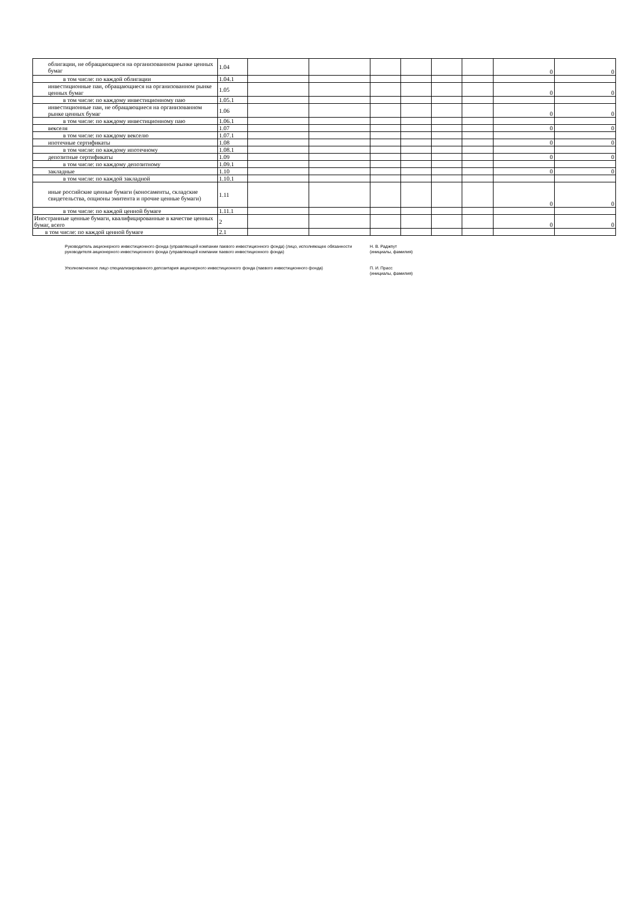| облигации, не обращающиеся на организованном рынке ценных бумаг | 1.04 | | | | | | | 0 | 0 |
| в том числе: по каждой облигации | 1.04.1 | | | | | | | | |
| инвестиционные паи, обращающиеся на организованном рынке ценных бумаг | 1.05 | | | | | | | 0 | 0 |
| в том числе: по каждому инвестиционному паю | 1.05.1 | | | | | | | | |
| инвестиционные паи, не обращающиеся на организованном рынке ценных бумаг | 1.06 | | | | | | | 0 | 0 |
| в том числе: по каждому инвестиционному паю | 1.06.1 | | | | | | | | |
| векселя | 1.07 | | | | | | | 0 | 0 |
| в том числе: по каждому векселю | 1.07.1 | | | | | | | | |
| ипотечные сертификаты | 1.08 | | | | | | | 0 | 0 |
| в том числе: по каждому ипотечному | 1.08.1 | | | | | | | | |
| депозитные сертификаты | 1.09 | | | | | | | 0 | 0 |
| в том числе: по каждому депозитному | 1.09.1 | | | | | | | | |
| закладные | 1.10 | | | | | | | 0 | 0 |
| в том числе: по каждой закладной | 1.10.1 | | | | | | | | |
| иные российские ценные бумаги (коносаменты, складские свидетельства, опционы эмитента и прочие ценные бумаги) | 1.11 | | | | | | | 0 | 0 |
| в том числе: по каждой ценной бумаге | 1.11.1 | | | | | | | | |
| Иностранные ценные бумаги, квалифицированные в качестве ценных бумаг, всего | 2 | | | | | | | 0 | 0 |
| в том числе: по каждой ценной бумаге | 2.1 | | | | | | | | |
Руководитель акционерного инвестиционного фонда (управляющей компании паевого инвестиционного фонда) (лицо, исполняющее обязанности руководителя акционерного инвестиционного фонда (управляющей компании паевого инвестиционного фонда)
Н. В. Раджпут
(инициалы, фамилия)
Уполномоченное лицо специализированного депозитария акционерного инвестиционного фонда (паевого инвестиционного фонда) П. И. Прасс
(инициалы, фамилия)